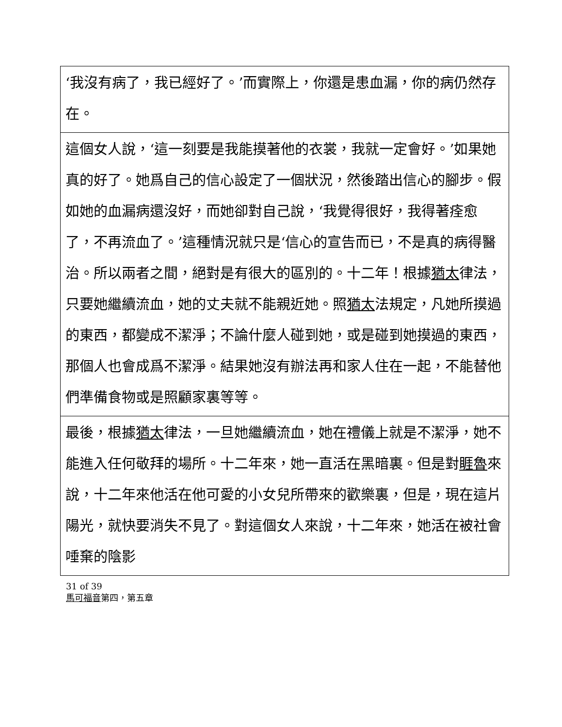| ‘我沒有病了，我已經好了。’而實際上，你還是患血漏，你的病仍然存在。 |
| 這個女人說，‘這一刻要是我能摸著他的衣裳，我就一定會好。’如果她真的好了。她爲自己的信心設定了一個狀況，然後踏出信心的腳步。假如她的血漏病還沒好，而她卻對自己說，‘我覺得很好，我得著痊愈了，不再流血了。’這種情況就只是‘信心的宣告而已，不是真的病得醫治。所以兩者之間，絕對是有很大的區別的。十二年！根據 猶太 律法，只要她繼續流血，她的丈夫就不能親近她。照 猶太 法規定，凡她所摸過的東西，都變成不潔淨；不論什麼人碰到她，或是碰到她摸過的東西，那個人也會成爲不潔淨。結果她沒有辦法再和家人住在一起，不能替他們準備食物或是照顧家裏等等。 |
| 最後，根據 猶太 律法，一旦她繼續流血，她在禮儀上就是不潔淨，她不能進入任何敬拜的場所。十二年來，她一直活在黑暗裏。但是對 睚魯 來說，十二年來他活在他可愛的小女兒所帶來的歡樂裏，但是，現在這片陽光，就快要消失不見了。對這個女人來說，十二年來，她活在被社會唾棄的陰影 |
31 of 39
馬可福音第四，第五章